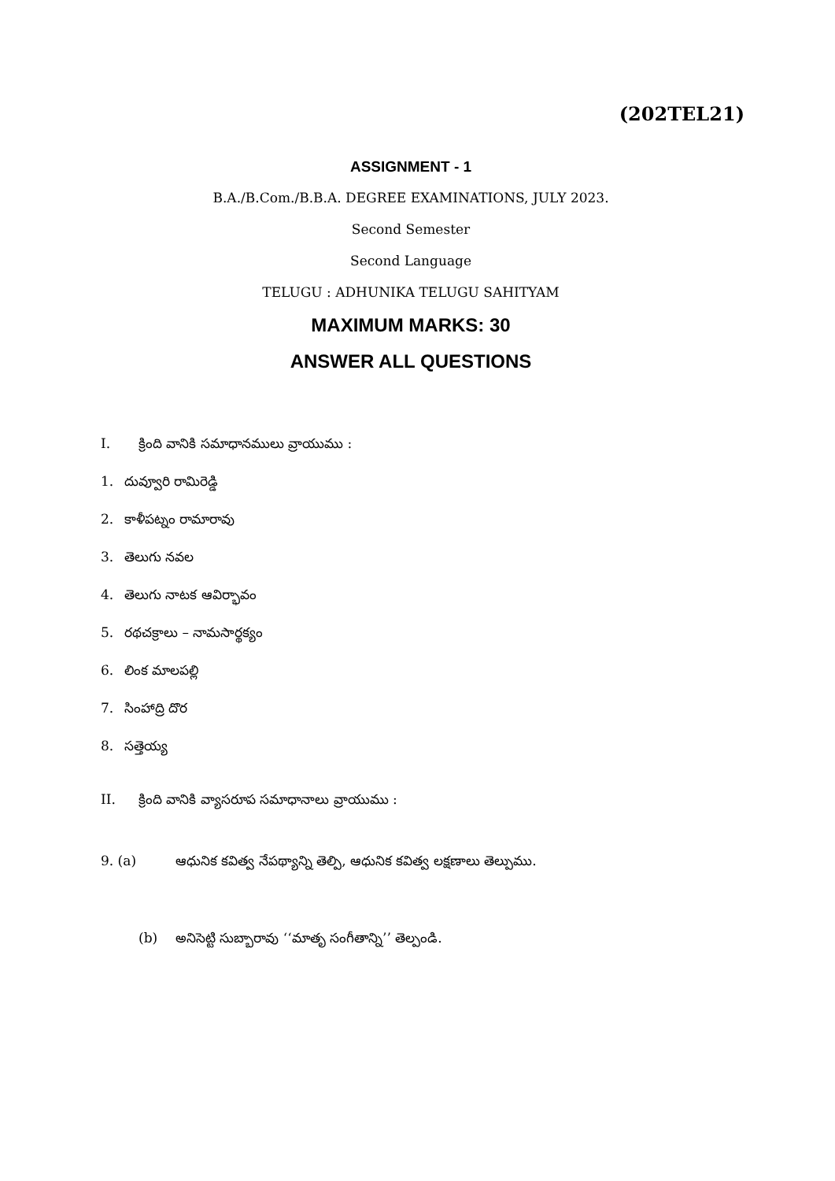(202TEL21)
ASSIGNMENT - 1
B.A./B.Com./B.B.A. DEGREE EXAMINATIONS, JULY 2023.
Second Semester
Second Language
TELUGU : ADHUNIKA TELUGU SAHITYAM
MAXIMUM MARKS: 30
ANSWER ALL QUESTIONS
I. క్రింది వానికి సమాధానములు వ్రాయుము :
1. దువ్వూరి రామిరెడ్డి
2. కాళీపట్నం రామారావు
3. తెలుగు నవల
4. తెలుగు నాటక ఆవిర్భావం
5. రథచక్రాలు – నామసార్థక్యం
6. లింక మాలపల్లి
7. సింహాద్రి దొర
8. సత్తెయ్య
II. క్రింది వానికి వ్యాసరూప సమాధానాలు వ్రాయుము :
9. (a) ఆధునిక కవిత్వ నేపథ్యాన్ని తెల్పి, ఆధునిక కవిత్వ లక్షణాలు తెల్పుము.
(b) అనిసెట్టి సుబ్బారావు ‘‘మాతృ సంగీతాన్ని’’ తెల్పండి.